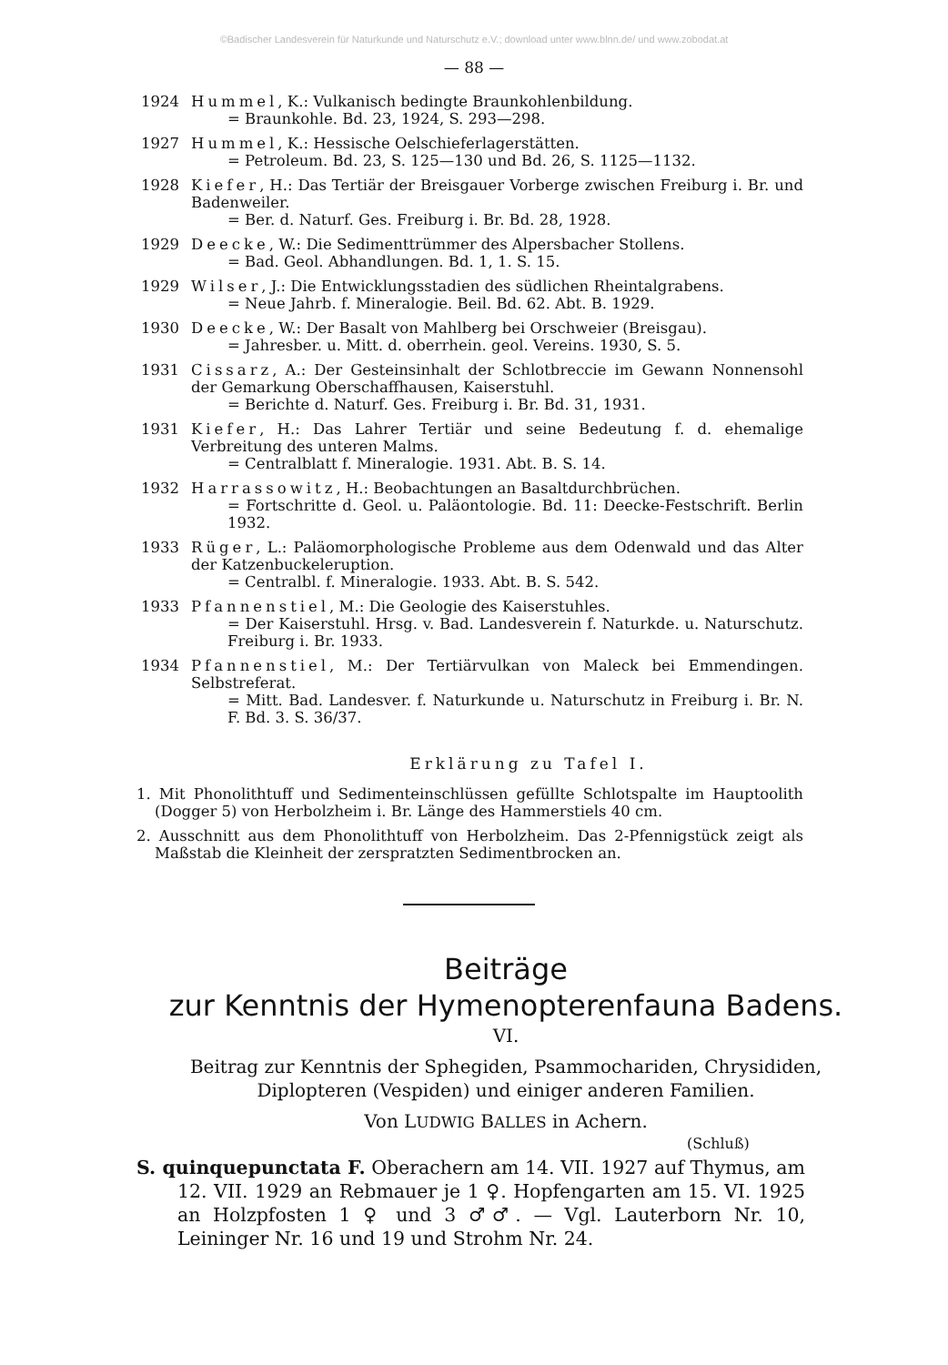©Badischer Landesverein für Naturkunde und Naturschutz e.V.; download unter www.blnn.de/ und www.zobodat.at
— 88 —
1924 Hummel, K.: Vulkanisch bedingte Braunkohlenbildung.
= Braunkohle. Bd. 23, 1924, S. 293—298.
1927 Hummel, K.: Hessische Oelschieferlagerstätten.
= Petroleum. Bd. 23, S. 125—130 und Bd. 26, S. 1125—1132.
1928 Kiefer, H.: Das Tertiär der Breisgauer Vorberge zwischen Freiburg i. Br. und Badenweiler.
= Ber. d. Naturf. Ges. Freiburg i. Br. Bd. 28, 1928.
1929 Deecke, W.: Die Sedimenttrümmer des Alpersbacher Stollens.
= Bad. Geol. Abhandlungen. Bd. 1, 1. S. 15.
1929 Wilser, J.: Die Entwicklungsstadien des südlichen Rheintalgrabens.
= Neue Jahrb. f. Mineralogie. Beil. Bd. 62. Abt. B. 1929.
1930 Deecke, W.: Der Basalt von Mahlberg bei Orschweier (Breisgau).
= Jahresber. u. Mitt. d. oberrhein. geol. Vereins. 1930, S. 5.
1931 Cissarz, A.: Der Gesteinsinhalt der Schlotbreccie im Gewann Nonnensohl der Gemarkung Oberschaffhausen, Kaiserstuhl.
= Berichte d. Naturf. Ges. Freiburg i. Br. Bd. 31, 1931.
1931 Kiefer, H.: Das Lahrer Tertiär und seine Bedeutung f. d. ehemalige Verbreitung des unteren Malms.
= Centralblatt f. Mineralogie. 1931. Abt. B. S. 14.
1932 Harrassowitz, H.: Beobachtungen an Basaltdurchbrüchen.
= Fortschritte d. Geol. u. Paläontologie. Bd. 11: Deecke-Festschrift. Berlin 1932.
1933 Rüger, L.: Paläomorphologische Probleme aus dem Odenwald und das Alter der Katzenbuckeleruption.
= Centralbl. f. Mineralogie. 1933. Abt. B. S. 542.
1933 Pfannenstiel, M.: Die Geologie des Kaiserstuhles.
= Der Kaiserstuhl. Hrsg. v. Bad. Landesverein f. Naturkde. u. Naturschutz. Freiburg i. Br. 1933.
1934 Pfannenstiel, M.: Der Tertiärvulkan von Maleck bei Emmendingen. Selbstreferat.
= Mitt. Bad. Landesver. f. Naturkunde u. Naturschutz in Freiburg i. Br. N. F. Bd. 3. S. 36/37.
Erklärung zu Tafel I.
1. Mit Phonolithtuff und Sedimenteinschlüssen gefüllte Schlotspalte im Hauptoolith (Dogger 5) von Herbolzheim i. Br. Länge des Hammerstiels 40 cm.
2. Ausschnitt aus dem Phonolithtuff von Herbolzheim. Das 2-Pfennigstück zeigt als Maßstab die Kleinheit der zerspratzten Sedimentbrocken an.
Beiträge
zur Kenntnis der Hymenopterenfauna Badens.
VI.
Beitrag zur Kenntnis der Sphegiden, Psammochariden, Chrysididen,
Diplopteren (Vespiden) und einiger anderen Familien.
Von LUDWIG BALLES in Achern.
(Schluß)
S. quinquepunctata F. Oberachern am 14. VII. 1927 auf Thymus, am 12. VII. 1929 an Rebmauer je 1 ♀. Hopfengarten am 15. VI. 1925 an Holzpfosten 1 ♀ und 3 ♂♂. — Vgl. Lauterborn Nr. 10, Leininger Nr. 16 und 19 und Strohm Nr. 24.